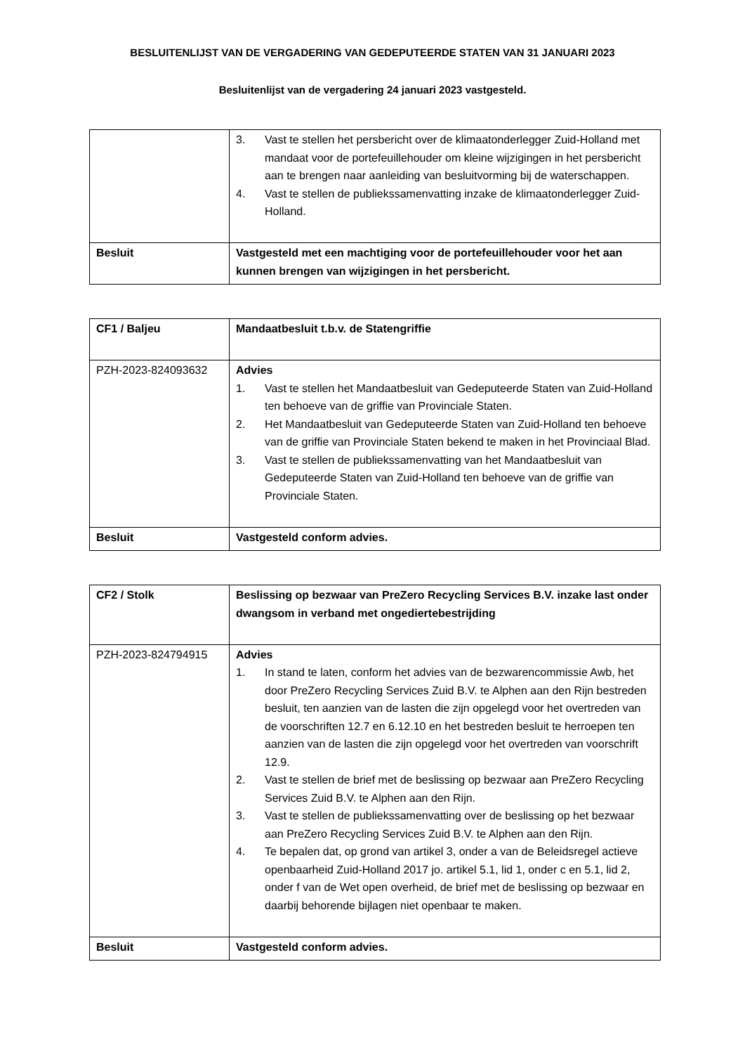BESLUITENLIJST VAN DE VERGADERING VAN GEDEPUTEERDE STATEN VAN 31 JANUARI 2023
Besluitenlijst van de vergadering 24 januari 2023 vastgesteld.
| | 3. Vast te stellen het persbericht over de klimaatonderlegger Zuid-Holland met mandaat voor de portefeuillehouder om kleine wijzigingen in het persbericht aan te brengen naar aanleiding van besluitvorming bij de waterschappen. 4. Vast te stellen de publiekssamenvatting inzake de klimaatonderlegger Zuid-Holland. |
| Besluit | Vastgesteld met een machtiging voor de portefeuillehouder voor het aan kunnen brengen van wijzigingen in het persbericht. |
| CF1 / Baljeu | Mandaatbesluit t.b.v. de Statengriffie |
| PZH-2023-824093632 | Advies 1. Vast te stellen het Mandaatbesluit van Gedeputeerde Staten van Zuid-Holland ten behoeve van de griffie van Provinciale Staten. 2. Het Mandaatbesluit van Gedeputeerde Staten van Zuid-Holland ten behoeve van de griffie van Provinciale Staten bekend te maken in het Provinciaal Blad. 3. Vast te stellen de publiekssamenvatting van het Mandaatbesluit van Gedeputeerde Staten van Zuid-Holland ten behoeve van de griffie van Provinciale Staten. |
| Besluit | Vastgesteld conform advies. |
| CF2 / Stolk | Beslissing op bezwaar van PreZero Recycling Services B.V. inzake last onder dwangsom in verband met ongediertebestrijding |
| PZH-2023-824794915 | Advies 1. In stand te laten, conform het advies van de bezwarencommissie Awb, het door PreZero Recycling Services Zuid B.V. te Alphen aan den Rijn bestreden besluit, ten aanzien van de lasten die zijn opgelegd voor het overtreden van de voorschriften 12.7 en 6.12.10 en het bestreden besluit te herroepen ten aanzien van de lasten die zijn opgelegd voor het overtreden van voorschrift 12.9. 2. Vast te stellen de brief met de beslissing op bezwaar aan PreZero Recycling Services Zuid B.V. te Alphen aan den Rijn. 3. Vast te stellen de publiekssamenvatting over de beslissing op het bezwaar aan PreZero Recycling Services Zuid B.V. te Alphen aan den Rijn. 4. Te bepalen dat, op grond van artikel 3, onder a van de Beleidsregel actieve openbaarheid Zuid-Holland 2017 jo. artikel 5.1, lid 1, onder c en 5.1, lid 2, onder f van de Wet open overheid, de brief met de beslissing op bezwaar en daarbij behorende bijlagen niet openbaar te maken. |
| Besluit | Vastgesteld conform advies. |